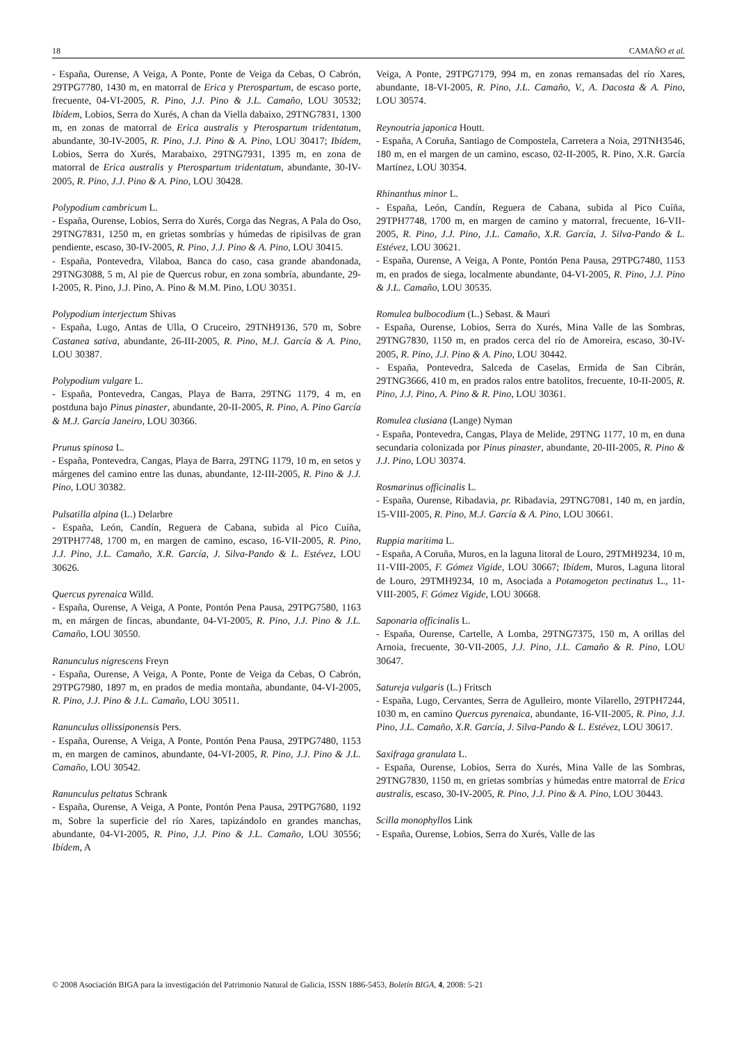18 CAMAÑO et al.
- España, Ourense, A Veiga, A Ponte, Ponte de Veiga da Cebas, O Cabrón, 29TPG7780, 1430 m, en matorral de Erica y Pterospartum, de escaso porte, frecuente, 04-VI-2005, R. Pino, J.J. Pino & J.L. Camaño, LOU 30532; Ibídem, Lobios, Serra do Xurés, A chan da Viella dabaixo, 29TNG7831, 1300 m, en zonas de matorral de Erica australis y Pterospartum tridentatum, abundante, 30-IV-2005, R. Pino, J.J. Pino & A. Pino, LOU 30417; Ibídem, Lobios, Serra do Xurés, Marabaixo, 29TNG7931, 1395 m, en zona de matorral de Erica australis y Pterospartum tridentatum, abundante, 30-IV-2005, R. Pino, J.J. Pino & A. Pino, LOU 30428.
Polypodium cambricum L.
- España, Ourense, Lobios, Serra do Xurés, Corga das Negras, A Pala do Oso, 29TNG7831, 1250 m, en grietas sombrías y húmedas de ripisilvas de gran pendiente, escaso, 30-IV-2005, R. Pino, J.J. Pino & A. Pino, LOU 30415.
- España, Pontevedra, Vilaboa, Banca do caso, casa grande abandonada, 29TNG3088, 5 m, Al pie de Quercus robur, en zona sombría, abundante, 29-I-2005, R. Pino, J.J. Pino, A. Pino & M.M. Pino, LOU 30351.
Polypodium interjectum Shivas
- España, Lugo, Antas de Ulla, O Cruceiro, 29TNH9136, 570 m, Sobre Castanea sativa, abundante, 26-III-2005, R. Pino, M.J. García & A. Pino, LOU 30387.
Polypodium vulgare L.
- España, Pontevedra, Cangas, Playa de Barra, 29TNG 1179, 4 m, en postduna bajo Pinus pinaster, abundante, 20-II-2005, R. Pino, A. Pino García & M.J. García Janeiro, LOU 30366.
Prunus spinosa L.
- España, Pontevedra, Cangas, Playa de Barra, 29TNG 1179, 10 m, en setos y márgenes del camino entre las dunas, abundante, 12-III-2005, R. Pino & J.J. Pino, LOU 30382.
Pulsatilla alpina (L.) Delarbre
- España, León, Candín, Reguera de Cabana, subida al Pico Cuíña, 29TPH7748, 1700 m, en margen de camino, escaso, 16-VII-2005, R. Pino, J.J. Pino, J.L. Camaño, X.R. García, J. Silva-Pando & L. Estévez, LOU 30626.
Quercus pyrenaica Willd.
- España, Ourense, A Veiga, A Ponte, Pontón Pena Pausa, 29TPG7580, 1163 m, en márgen de fincas, abundante, 04-VI-2005, R. Pino, J.J. Pino & J.L. Camaño, LOU 30550.
Ranunculus nigrescens Freyn
- España, Ourense, A Veiga, A Ponte, Ponte de Veiga da Cebas, O Cabrón, 29TPG7980, 1897 m, en prados de media montaña, abundante, 04-VI-2005, R. Pino, J.J. Pino & J.L. Camaño, LOU 30511.
Ranunculus ollissiponensis Pers.
- España, Ourense, A Veiga, A Ponte, Pontón Pena Pausa, 29TPG7480, 1153 m, en margen de caminos, abundante, 04-VI-2005, R. Pino, J.J. Pino & J.L. Camaño, LOU 30542.
Ranunculus peltatus Schrank
- España, Ourense, A Veiga, A Ponte, Pontón Pena Pausa, 29TPG7680, 1192 m, Sobre la superficie del río Xares, tapizándolo en grandes manchas, abundante, 04-VI-2005, R. Pino, J.J. Pino & J.L. Camaño, LOU 30556; Ibídem, A
Veiga, A Ponte, 29TPG7179, 994 m, en zonas remansadas del río Xares, abundante, 18-VI-2005, R. Pino, J.L. Camaño, V., A. Dacosta & A. Pino, LOU 30574.
Reynoutria japonica Houtt.
- España, A Coruña, Santiago de Compostela, Carretera a Noia, 29TNH3546, 180 m, en el margen de un camino, escaso, 02-II-2005, R. Pino, X.R. García Martínez, LOU 30354.
Rhinanthus minor L.
- España, León, Candín, Reguera de Cabana, subida al Pico Cuíña, 29TPH7748, 1700 m, en margen de camino y matorral, frecuente, 16-VII-2005, R. Pino, J.J. Pino, J.L. Camaño, X.R. García, J. Silva-Pando & L. Estévez, LOU 30621.
- España, Ourense, A Veiga, A Ponte, Pontón Pena Pausa, 29TPG7480, 1153 m, en prados de siega, localmente abundante, 04-VI-2005, R. Pino, J.J. Pino & J.L. Camaño, LOU 30535.
Romulea bulbocodium (L.) Sebast. & Mauri
- España, Ourense, Lobios, Serra do Xurés, Mina Valle de las Sombras, 29TNG7830, 1150 m, en prados cerca del río de Amoreira, escaso, 30-IV-2005, R. Pino, J.J. Pino & A. Pino, LOU 30442.
- España, Pontevedra, Salceda de Caselas, Ermida de San Cibrán, 29TNG3666, 410 m, en prados ralos entre batolitos, frecuente, 10-II-2005, R. Pino, J.J. Pino, A. Pino & R. Pino, LOU 30361.
Romulea clusiana (Lange) Nyman
- España, Pontevedra, Cangas, Playa de Melide, 29TNG 1177, 10 m, en duna secundaria colonizada por Pinus pinaster, abundante, 20-III-2005, R. Pino & J.J. Pino, LOU 30374.
Rosmarinus officinalis L.
- España, Ourense, Ribadavia, pr. Ribadavia, 29TNG7081, 140 m, en jardín, 15-VIII-2005, R. Pino, M.J. García & A. Pino, LOU 30661.
Ruppia maritima L.
- España, A Coruña, Muros, en la laguna litoral de Louro, 29TMH9234, 10 m, 11-VIII-2005, F. Gómez Vigide, LOU 30667; Ibídem, Muros, Laguna litoral de Louro, 29TMH9234, 10 m, Asociada a Potamogeton pectinatus L., 11-VIII-2005, F. Gómez Vigide, LOU 30668.
Saponaria officinalis L.
- España, Ourense, Cartelle, A Lomba, 29TNG7375, 150 m, A orillas del Arnoia, frecuente, 30-VII-2005, J.J. Pino, J.L. Camaño & R. Pino, LOU 30647.
Satureja vulgaris (L.) Fritsch
- España, Lugo, Cervantes, Serra de Agulleiro, monte Vilarello, 29TPH7244, 1030 m, en camino Quercus pyrenaica, abundante, 16-VII-2005, R. Pino, J.J. Pino, J.L. Camaño, X.R. García, J. Silva-Pando & L. Estévez, LOU 30617.
Saxifraga granulata L.
- España, Ourense, Lobios, Serra do Xurés, Mina Valle de las Sombras, 29TNG7830, 1150 m, en grietas sombrías y húmedas entre matorral de Erica australis, escaso, 30-IV-2005, R. Pino, J.J. Pino & A. Pino, LOU 30443.
Scilla monophyllos Link
- España, Ourense, Lobios, Serra do Xurés, Valle de las
© 2008 Asociación BIGA para la investigación del Patrimonio Natural de Galicia, ISSN 1886-5453, Boletín BIGA, 4, 2008: 5-21